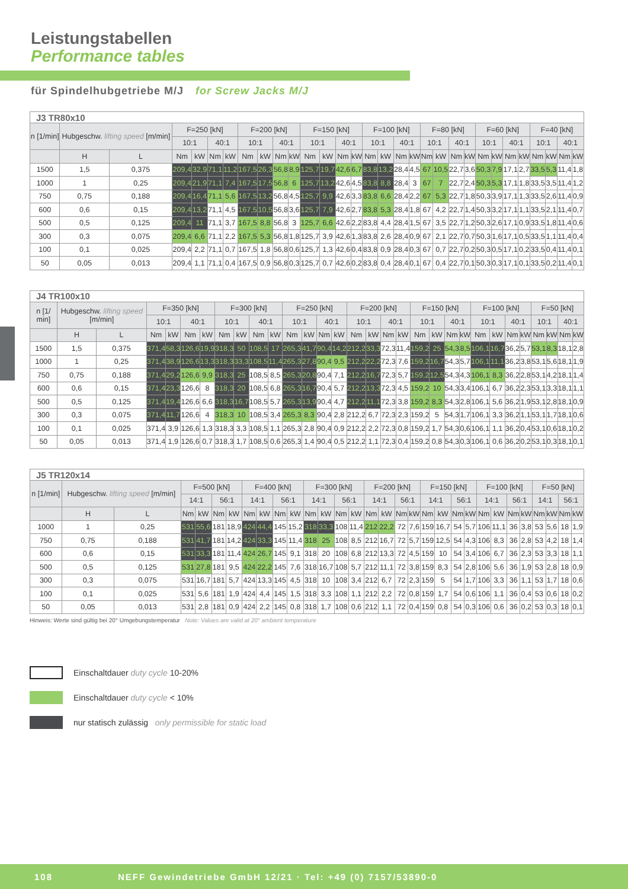Leistungstabellen
Performance tables
für Spindelhubgetriebe M/J for Screw Jacks M/J
| J3 TR80x10 | | | | | | | | | | | | | | | | | | | | | | | | | | | | | | |
| --- | --- | --- | --- | --- | --- | --- | --- | --- | --- | --- | --- | --- | --- | --- | --- | --- | --- | --- | --- | --- | --- | --- | --- | --- | --- | --- | --- | --- | --- | --- |
| n [1/min] | Hubgeschw. lifting speed [m/min] | | F=250 [kN] | | | | F=200 [kN] | | | | F=150 [kN] | | | | F=100 [kN] | | | | F=80 [kN] | | | | F=60 [kN] | | | | F=40 [kN] | | | |
| | | | 10:1 | | 40:1 | | 10:1 | | 40:1 | | 10:1 | | 40:1 | | 10:1 | | 40:1 | | 10:1 | | 40:1 | | 10:1 | | 40:1 | | 10:1 | | 40:1 | |
| | H | L | Nm | kW | Nm | kW | Nm | kW | Nm | kW | Nm | kW | Nm | kW | Nm | kW | Nm | kW | Nm | kW | Nm | kW | Nm | kW | Nm | kW | Nm | kW | Nm | kW |
| 1500 | 1,5 | 0,375 | 209,4 | 32,9 | 71,1 | 11,2 | 167,5 | 26,3 | 56,8 | 8,9 | 125,7 | 19,7 | 42,6 | 6,7 | 83,8 | 13,2 | 28,4 | 4,5 | 67 | 10,5 | 22,7 | 3,6 | 50,3 | 7,9 | 17,1 | 2,7 | 33,5 | 5,3 | 11,4 | 1,8 |
| 1000 | 1 | 0,25 | 209,4 | 21,9 | 71,1 | 7,4 | 167,5 | 17,5 | 56,8 | 6 | 125,7 | 13,2 | 42,6 | 4,5 | 83,8 | 8,8 | 28,4 | 3 | 67 | 7 | 22,7 | 2,4 | 50,3 | 5,3 | 17,1 | 1,8 | 33,5 | 3,5 | 11,4 | 1,2 |
| 750 | 0,75 | 0,188 | 209,4 | 16,4 | 71,1 | 5,6 | 167,5 | 13,2 | 56,8 | 4,5 | 125,7 | 9,9 | 42,6 | 3,3 | 83,8 | 6,6 | 28,4 | 2,2 | 67 | 5,3 | 22,7 | 1,8 | 50,3 | 3,9 | 17,1 | 1,3 | 33,5 | 2,6 | 11,4 | 0,9 |
| 600 | 0,6 | 0,15 | 209,4 | 13,2 | 71,1 | 4,5 | 167,5 | 10,5 | 56,8 | 3,6 | 125,7 | 7,9 | 42,6 | 2,7 | 83,8 | 5,3 | 28,4 | 1,8 | 67 | 4,2 | 22,7 | 1,4 | 50,3 | 3,2 | 17,1 | 1,1 | 33,5 | 2,1 | 11,4 | 0,7 |
| 500 | 0,5 | 0,125 | 209,4 | 11 | 71,1 | 3,7 | 167,5 | 8,8 | 56,8 | 3 | 125,7 | 6,6 | 42,6 | 2,2 | 83,8 | 4,4 | 28,4 | 1,5 | 67 | 3,5 | 22,7 | 1,2 | 50,3 | 2,6 | 17,1 | 0,9 | 33,5 | 1,8 | 11,4 | 0,6 |
| 300 | 0,3 | 0,075 | 209,4 | 6,6 | 71,1 | 2,2 | 167,5 | 5,3 | 56,8 | 1,8 | 125,7 | 3,9 | 42,6 | 1,3 | 83,8 | 2,6 | 28,4 | 0,9 | 67 | 2,1 | 22,7 | 0,7 | 50,3 | 1,6 | 17,1 | 0,5 | 33,5 | 1,1 | 11,4 | 0,4 |
| 100 | 0,1 | 0,025 | 209,4 | 2,2 | 71,1 | 0,7 | 167,5 | 1,8 | 56,8 | 0,6 | 125,7 | 1,3 | 42,6 | 0,4 | 83,8 | 0,9 | 28,4 | 0,3 | 67 | 0,7 | 22,7 | 0,2 | 50,3 | 0,5 | 17,1 | 0,2 | 33,5 | 0,4 | 11,4 | 0,1 |
| 50 | 0,05 | 0,013 | 209,4 | 1,1 | 71,1 | 0,4 | 167,5 | 0,9 | 56,8 | 0,3 | 125,7 | 0,7 | 42,6 | 0,2 | 83,8 | 0,4 | 28,4 | 0,1 | 67 | 0,4 | 22,7 | 0,1 | 50,3 | 0,3 | 17,1 | 0,1 | 33,5 | 0,2 | 11,4 | 0,1 |
| J4 TR100x10 | | | | | | | | | | | | | | | | | | | | | | | | | | | | | | |
| --- | --- | --- | --- | --- | --- | --- | --- | --- | --- | --- | --- | --- | --- | --- | --- | --- | --- | --- | --- | --- | --- | --- | --- | --- | --- | --- | --- | --- | --- | --- |
| n [1/ min] | Hubgeschw. lifting speed [m/min] | | F=350 [kN] | | | | F=300 [kN] | | | | F=250 [kN] | | | | F=200 [kN] | | | | F=150 [kN] | | | | F=100 [kN] | | | | F=50 [kN] | | | |
| | | | 10:1 | | 40:1 | | 10:1 | | 40:1 | | 10:1 | | 40:1 | | 10:1 | | 40:1 | | 10:1 | | 40:1 | | 10:1 | | 40:1 | | 10:1 | | 40:1 | |
| | H | L | Nm | kW | Nm | kW | Nm | kW | Nm | kW | Nm | kW | Nm | kW | Nm | kW | Nm | kW | Nm | kW | Nm | kW | Nm | kW | Nm | kW | Nm | kW | Nm | kW |
| 1500 | 1,5 | 0,375 | 371,4 | 58,3 | 126,6 | 19,9 | 318,3 | 50 | 108,5 | 17 | 265,3 | 41,7 | 90,4 | 14,2 | 212,2 | 33,3 | 72,3 | 11,4 | 159,2 | 25 | 54,3 | 8,5 | 106,1 | 16,7 | 36,2 | 5,7 | 53,1 | 8,3 | 18,1 | 2,8 |
| 1000 | 1 | 0,25 | 371,4 | 38,9 | 126,6 | 13,3 | 318,3 | 33,3 | 108,5 | 11,4 | 265,3 | 27,8 | 90,4 | 9,5 | 212,2 | 22,2 | 72,3 | 7,6 | 159,2 | 16,7 | 54,3 | 5,7 | 106,1 | 11,1 | 36,2 | 3,8 | 53,1 | 5,6 | 18,1 | 1,9 |
| 750 | 0,75 | 0,188 | 371,4 | 29,2 | 126,6 | 9,9 | 318,3 | 25 | 108,5 | 8,5 | 265,3 | 20,8 | 90,4 | 7,1 | 212,2 | 16,7 | 72,3 | 5,7 | 159,2 | 12,5 | 54,3 | 4,3 | 106,1 | 8,3 | 36,2 | 2,8 | 53,1 | 4,2 | 18,1 | 1,4 |
| 600 | 0,6 | 0,15 | 371,4 | 23,3 | 126,6 | 8 | 318,3 | 20 | 108,5 | 6,8 | 265,3 | 16,7 | 90,4 | 5,7 | 212,2 | 13,3 | 72,3 | 4,5 | 159,2 | 10 | 54,3 | 3,4 | 106,1 | 6,7 | 36,2 | 2,3 | 53,1 | 3,3 | 18,1 | 1,1 |
| 500 | 0,5 | 0,125 | 371,4 | 19,4 | 126,6 | 6,6 | 318,3 | 16,7 | 108,5 | 5,7 | 265,3 | 13,9 | 90,4 | 4,7 | 212,2 | 11,1 | 72,3 | 3,8 | 159,2 | 8,3 | 54,3 | 2,8 | 106,1 | 5,6 | 36,2 | 1,9 | 53,1 | 2,8 | 18,1 | 0,9 |
| 300 | 0,3 | 0,075 | 371,4 | 11,7 | 126,6 | 4 | 318,3 | 10 | 108,5 | 3,4 | 265,3 | 8,3 | 90,4 | 2,8 | 212,2 | 6,7 | 72,3 | 2,3 | 159,2 | 5 | 54,3 | 1,7 | 106,1 | 3,3 | 36,2 | 1,1 | 53,1 | 1,7 | 18,1 | 0,6 |
| 100 | 0,1 | 0,025 | 371,4 | 3,9 | 126,6 | 1,3 | 318,3 | 3,3 | 108,5 | 1,1 | 265,3 | 2,8 | 90,4 | 0,9 | 212,2 | 2,2 | 72,3 | 0,8 | 159,2 | 1,7 | 54,3 | 0,6 | 106,1 | 1,1 | 36,2 | 0,4 | 53,1 | 0,6 | 18,1 | 0,2 |
| 50 | 0,05 | 0,013 | 371,4 | 1,9 | 126,6 | 0,7 | 318,3 | 1,7 | 108,5 | 0,6 | 265,3 | 1,4 | 90,4 | 0,5 | 212,2 | 1,1 | 72,3 | 0,4 | 159,2 | 0,8 | 54,3 | 0,3 | 106,1 | 0,6 | 36,2 | 0,2 | 53,1 | 0,3 | 18,1 | 0,1 |
| J5 TR120x14 | | | | | | | | | | | | | | | | | | | | | | | | | | | | | | |
| --- | --- | --- | --- | --- | --- | --- | --- | --- | --- | --- | --- | --- | --- | --- | --- | --- | --- | --- | --- | --- | --- | --- | --- | --- | --- | --- | --- | --- | --- | --- |
| n [1/min] | Hubgeschw. lifting speed [m/min] | | F=500 [kN] | | | | F=400 [kN] | | | | F=300 [kN] | | | | F=200 [kN] | | | | F=150 [kN] | | | | F=100 [kN] | | | | F=50 [kN] | | | |
| | | | 14:1 | | 56:1 | | 14:1 | | 56:1 | | 14:1 | | 56:1 | | 14:1 | | 56:1 | | 14:1 | | 56:1 | | 14:1 | | 56:1 | | 14:1 | | 56:1 | |
| | H | L | Nm | kW | Nm | kW | Nm | kW | Nm | kW | Nm | kW | Nm | kW | Nm | kW | Nm | kW | Nm | kW | Nm | kW | Nm | kW | Nm | kW | Nm | kW | Nm | kW |
| 1000 | 1 | 0,25 | 531 | 55,6 | 181 | 18,9 | 424 | 44,4 | 145 | 15,2 | 318 | 33,3 | 108 | 11,4 | 212 | 22,2 | 72 | 7,6 | 159 | 16,7 | 54 | 5,7 | 106 | 11,1 | 36 | 3,8 | 53 | 5,6 | 18 | 1,9 |
| 750 | 0,75 | 0,188 | 531 | 41,7 | 181 | 14,2 | 424 | 33,3 | 145 | 11,4 | 318 | 25 | 108 | 8,5 | 212 | 16,7 | 72 | 5,7 | 159 | 12,5 | 54 | 4,3 | 106 | 8,3 | 36 | 2,8 | 53 | 4,2 | 18 | 1,4 |
| 600 | 0,6 | 0,15 | 531 | 33,3 | 181 | 11,4 | 424 | 26,7 | 145 | 9,1 | 318 | 20 | 108 | 6,8 | 212 | 13,3 | 72 | 4,5 | 159 | 10 | 54 | 3,4 | 106 | 6,7 | 36 | 2,3 | 53 | 3,3 | 18 | 1,1 |
| 500 | 0,5 | 0,125 | 531 | 27,8 | 181 | 9,5 | 424 | 22,2 | 145 | 7,6 | 318 | 16,7 | 108 | 5,7 | 212 | 11,1 | 72 | 3,8 | 159 | 8,3 | 54 | 2,8 | 106 | 5,6 | 36 | 1,9 | 53 | 2,8 | 18 | 0,9 |
| 300 | 0,3 | 0,075 | 531 | 16,7 | 181 | 5,7 | 424 | 13,3 | 145 | 4,5 | 318 | 10 | 108 | 3,4 | 212 | 6,7 | 72 | 2,3 | 159 | 5 | 54 | 1,7 | 106 | 3,3 | 36 | 1,1 | 53 | 1,7 | 18 | 0,6 |
| 100 | 0,1 | 0,025 | 531 | 5,6 | 181 | 1,9 | 424 | 4,4 | 145 | 1,5 | 318 | 3,3 | 108 | 1,1 | 212 | 2,2 | 72 | 0,8 | 159 | 1,7 | 54 | 0,6 | 106 | 1,1 | 36 | 0,4 | 53 | 0,6 | 18 | 0,2 |
| 50 | 0,05 | 0,013 | 531 | 2,8 | 181 | 0,9 | 424 | 2,2 | 145 | 0,8 | 318 | 1,7 | 108 | 0,6 | 212 | 1,1 | 72 | 0,4 | 159 | 0,8 | 54 | 0,3 | 106 | 0,6 | 36 | 0,2 | 53 | 0,3 | 18 | 0,1 |
Hinweis: Werte sind gültig bei 20° Umgebungstemperatur Note: Values are valid at 20° ambient temperature
Einschaltdauer duty cycle 10-20%
Einschaltdauer duty cycle < 10%
nur statisch zulässig only permissible for static load
108 NEFF Gewindetriebe GmbH 12/21 · Tel: +49 (0) 7157/53890-0